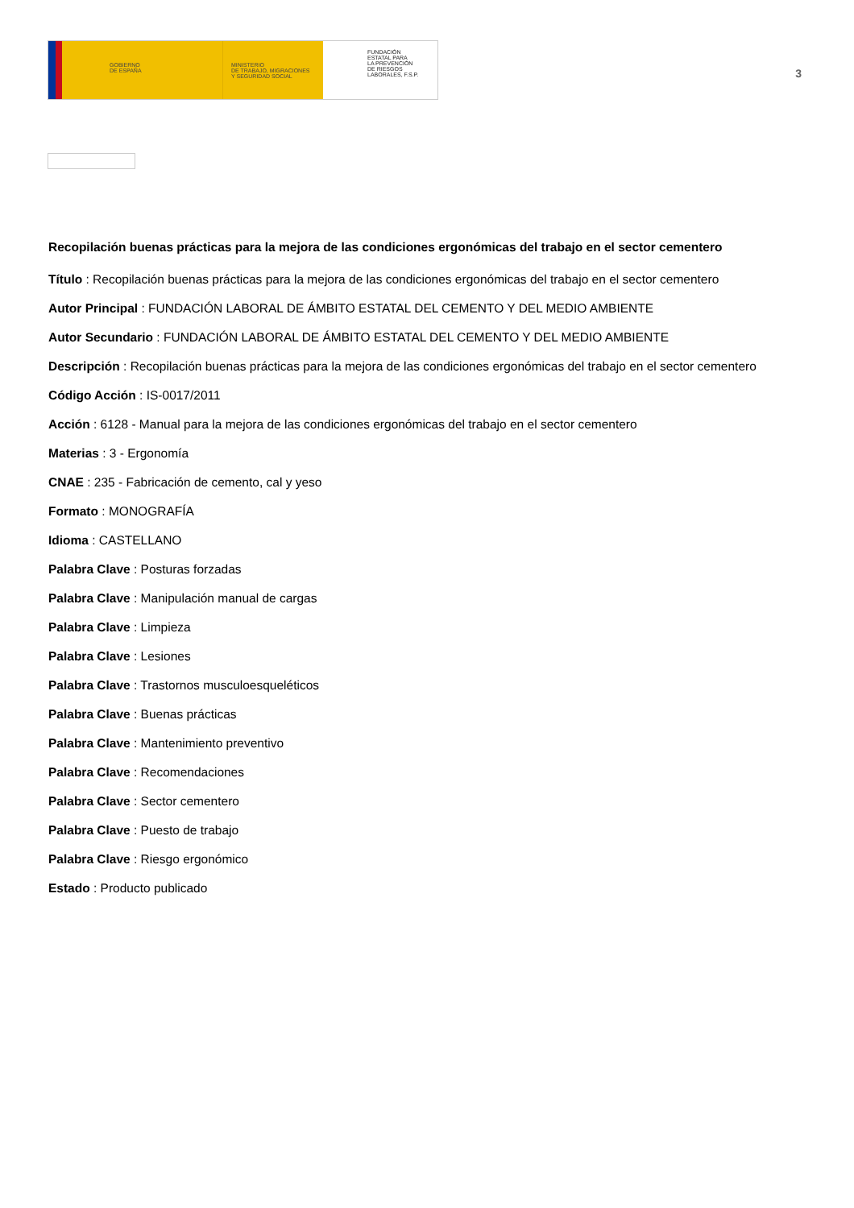GOBIERNO
DE ESPAÑA
MINISTERIO
DE TRABAJO, MIGRACIONES
Y SEGURIDAD SOCIAL
FUNDACIÓN
ESTATAL PARA
LA PREVENCIÓN
DE RIESGOS
LABORALES, F.S.P.
3
Recopilación buenas prácticas para la mejora de las condiciones ergonómicas del trabajo en el sector cementero
Título : Recopilación buenas prácticas para la mejora de las condiciones ergonómicas del trabajo en el sector cementero
Autor Principal : FUNDACIÓN LABORAL DE ÁMBITO ESTATAL DEL CEMENTO Y DEL MEDIO AMBIENTE
Autor Secundario : FUNDACIÓN LABORAL DE ÁMBITO ESTATAL DEL CEMENTO Y DEL MEDIO AMBIENTE
Descripción : Recopilación buenas prácticas para la mejora de las condiciones ergonómicas del trabajo en el sector cementero
Código Acción : IS-0017/2011
Acción : 6128 - Manual para la mejora de las condiciones ergonómicas del trabajo en el sector cementero
Materias : 3 - Ergonomía
CNAE : 235 - Fabricación de cemento, cal y yeso
Formato : MONOGRAFÍA
Idioma : CASTELLANO
Palabra Clave : Posturas forzadas
Palabra Clave : Manipulación manual de cargas
Palabra Clave : Limpieza
Palabra Clave : Lesiones
Palabra Clave : Trastornos musculoesqueléticos
Palabra Clave : Buenas prácticas
Palabra Clave : Mantenimiento preventivo
Palabra Clave : Recomendaciones
Palabra Clave : Sector cementero
Palabra Clave : Puesto de trabajo
Palabra Clave : Riesgo ergonómico
Estado : Producto publicado